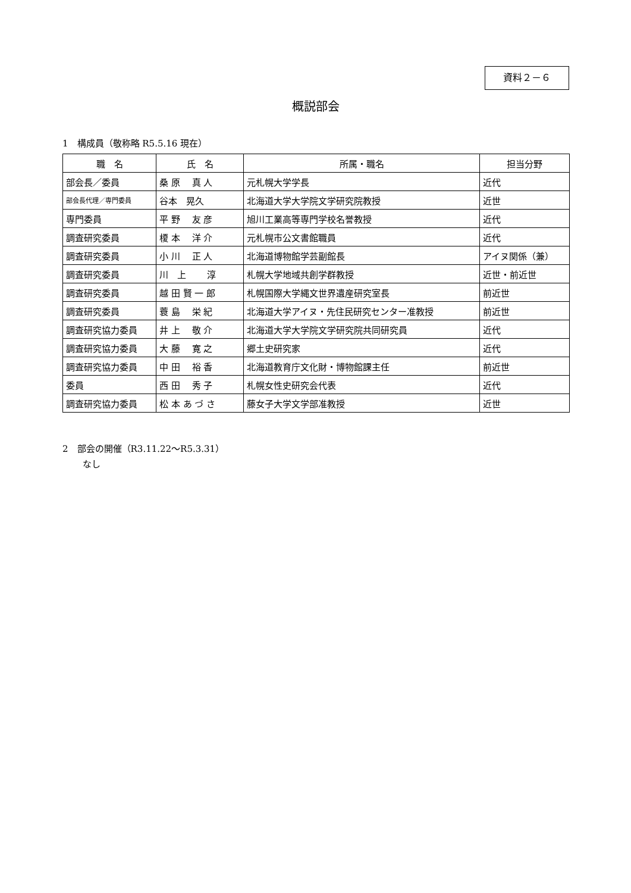資料２－６
概説部会
1　構成員（敬称略 R5.5.16 現在）
| 職 名 | 氏 名 | 所属・職名 | 担当分野 |
| --- | --- | --- | --- |
| 部会長／委員 | 桑 原 真 人 | 元札幌大学学長 | 近代 |
| 部会長代理／専門委員 | 谷本 晃久 | 北海道大学大学院文学研究院教授 | 近世 |
| 専門委員 | 平 野 友 彦 | 旭川工業高等専門学校名誉教授 | 近代 |
| 調査研究委員 | 榎 本 洋 介 | 元札幌市公文書館職員 | 近代 |
| 調査研究委員 | 小 川 正 人 | 北海道博物館学芸副館長 | アイヌ関係（兼） |
| 調査研究委員 | 川 上 淳 | 札幌大学地域共創学群教授 | 近世・前近世 |
| 調査研究委員 | 越 田 賢 一 郎 | 札幌国際大学縄文世界遺産研究室長 | 前近世 |
| 調査研究委員 | 蓑 島 栄 紀 | 北海道大学アイヌ・先住民研究センター准教授 | 前近世 |
| 調査研究協力委員 | 井 上 敬 介 | 北海道大学大学院文学研究院共同研究員 | 近代 |
| 調査研究協力委員 | 大 藤 寛 之 | 郷土史研究家 | 近代 |
| 調査研究協力委員 | 中 田 裕 香 | 北海道教育庁文化財・博物館課主任 | 前近世 |
| 委員 | 西 田 秀 子 | 札幌女性史研究会代表 | 近代 |
| 調査研究協力委員 | 松 本 あ づ さ | 藤女子大学文学部准教授 | 近世 |
2　部会の開催（R3.11.22～R5.3.31）
なし